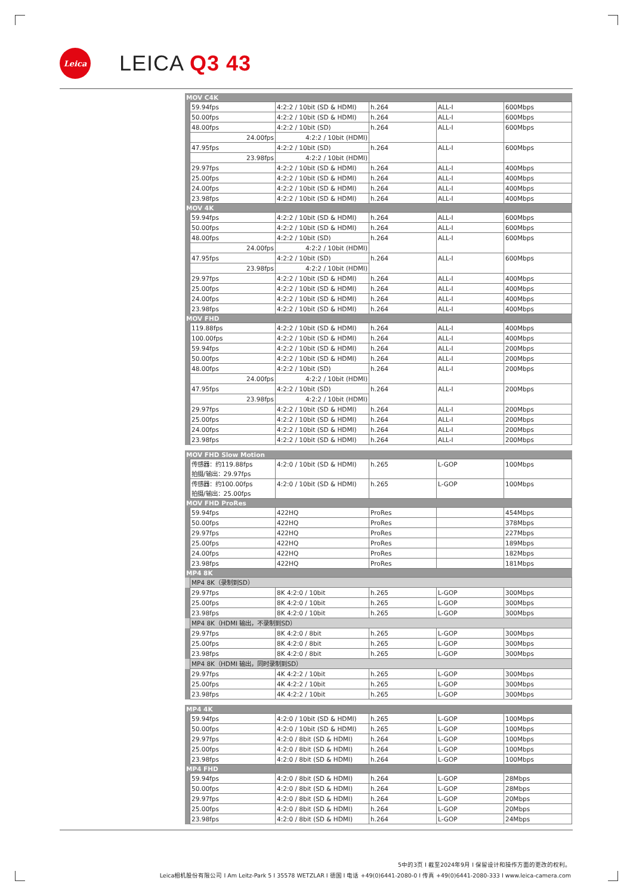Leica
LEICA Q3 43
| MOV C4K | | | | | |
| | 59.94fps | 4:2:2 / 10bit (SD & HDMI) | h.264 | ALL-I | 600Mbps |
| | 50.00fps | 4:2:2 / 10bit (SD & HDMI) | h.264 | ALL-I | 600Mbps |
| | 48.00fps | 4:2:2 / 10bit (SD) | h.264 | ALL-I | 600Mbps |
| | 24.00fps | 4:2:2 / 10bit (HDMI) | | | |
| | 47.95fps | 4:2:2 / 10bit (SD) | h.264 | ALL-I | 600Mbps |
| | 23.98fps | 4:2:2 / 10bit (HDMI) | | | |
| | 29.97fps | 4:2:2 / 10bit (SD & HDMI) | h.264 | ALL-I | 400Mbps |
| | 25.00fps | 4:2:2 / 10bit (SD & HDMI) | h.264 | ALL-I | 400Mbps |
| | 24.00fps | 4:2:2 / 10bit (SD & HDMI) | h.264 | ALL-I | 400Mbps |
| | 23.98fps | 4:2:2 / 10bit (SD & HDMI) | h.264 | ALL-I | 400Mbps |
| MOV 4K | | | | | |
| | 59.94fps | 4:2:2 / 10bit (SD & HDMI) | h.264 | ALL-I | 600Mbps |
| | 50.00fps | 4:2:2 / 10bit (SD & HDMI) | h.264 | ALL-I | 600Mbps |
| | 48.00fps | 4:2:2 / 10bit (SD) | h.264 | ALL-I | 600Mbps |
| | 24.00fps | 4:2:2 / 10bit (HDMI) | | | |
| | 47.95fps | 4:2:2 / 10bit (SD) | h.264 | ALL-I | 600Mbps |
| | 23.98fps | 4:2:2 / 10bit (HDMI) | | | |
| | 29.97fps | 4:2:2 / 10bit (SD & HDMI) | h.264 | ALL-I | 400Mbps |
| | 25.00fps | 4:2:2 / 10bit (SD & HDMI) | h.264 | ALL-I | 400Mbps |
| | 24.00fps | 4:2:2 / 10bit (SD & HDMI) | h.264 | ALL-I | 400Mbps |
| | 23.98fps | 4:2:2 / 10bit (SD & HDMI) | h.264 | ALL-I | 400Mbps |
| MOV FHD | | | | | |
| | 119.88fps | 4:2:2 / 10bit (SD & HDMI) | h.264 | ALL-I | 400Mbps |
| | 100.00fps | 4:2:2 / 10bit (SD & HDMI) | h.264 | ALL-I | 400Mbps |
| | 59.94fps | 4:2:2 / 10bit (SD & HDMI) | h.264 | ALL-I | 200Mbps |
| | 50.00fps | 4:2:2 / 10bit (SD & HDMI) | h.264 | ALL-I | 200Mbps |
| | 48.00fps | 4:2:2 / 10bit (SD) | h.264 | ALL-I | 200Mbps |
| | 24.00fps | 4:2:2 / 10bit (HDMI) | | | |
| | 47.95fps | 4:2:2 / 10bit (SD) | h.264 | ALL-I | 200Mbps |
| | 23.98fps | 4:2:2 / 10bit (HDMI) | | | |
| | 29.97fps | 4:2:2 / 10bit (SD & HDMI) | h.264 | ALL-I | 200Mbps |
| | 25.00fps | 4:2:2 / 10bit (SD & HDMI) | h.264 | ALL-I | 200Mbps |
| | 24.00fps | 4:2:2 / 10bit (SD & HDMI) | h.264 | ALL-I | 200Mbps |
| | 23.98fps | 4:2:2 / 10bit (SD & HDMI) | h.264 | ALL-I | 200Mbps |
| MOV FHD Slow Motion | | | | | |
| | 传感器：约119.88fps 拍摄/输出：29.97fps | 4:2:0 / 10bit (SD & HDMI) | h.265 | L-GOP | 100Mbps |
| | 传感器：约100.00fps 拍摄/输出：25.00fps | 4:2:0 / 10bit (SD & HDMI) | h.265 | L-GOP | 100Mbps |
| MOV FHD ProRes | | | | | |
| | 59.94fps | 422HQ | ProRes | | 454Mbps |
| | 50.00fps | 422HQ | ProRes | | 378Mbps |
| | 29.97fps | 422HQ | ProRes | | 227Mbps |
| | 25.00fps | 422HQ | ProRes | | 189Mbps |
| | 24.00fps | 422HQ | ProRes | | 182Mbps |
| | 23.98fps | 422HQ | ProRes | | 181Mbps |
| MP4 8K | | | | | |
| | MP4 8K（录制到SD） | | | | |
| | 29.97fps | 8K 4:2:0 / 10bit | h.265 | L-GOP | 300Mbps |
| | 25.00fps | 8K 4:2:0 / 10bit | h.265 | L-GOP | 300Mbps |
| | 23.98fps | 8K 4:2:0 / 10bit | h.265 | L-GOP | 300Mbps |
| | MP4 8K（HDMI 输出，不录制到SD） | | | | |
| | 29.97fps | 8K 4:2:0 / 8bit | h.265 | L-GOP | 300Mbps |
| | 25.00fps | 8K 4:2:0 / 8bit | h.265 | L-GOP | 300Mbps |
| | 23.98fps | 8K 4:2:0 / 8bit | h.265 | L-GOP | 300Mbps |
| | MP4 8K（HDMI 输出，同时录制到SD） | | | | |
| | 29.97fps | 4K 4:2:2 / 10bit | h.265 | L-GOP | 300Mbps |
| | 25.00fps | 4K 4:2:2 / 10bit | h.265 | L-GOP | 300Mbps |
| | 23.98fps | 4K 4:2:2 / 10bit | h.265 | L-GOP | 300Mbps |
| MP4 4K | | | | | |
| | 59.94fps | 4:2:0 / 10bit (SD & HDMI) | h.265 | L-GOP | 100Mbps |
| | 50.00fps | 4:2:0 / 10bit (SD & HDMI) | h.265 | L-GOP | 100Mbps |
| | 29.97fps | 4:2:0 / 8bit (SD & HDMI) | h.264 | L-GOP | 100Mbps |
| | 25.00fps | 4:2:0 / 8bit (SD & HDMI) | h.264 | L-GOP | 100Mbps |
| | 23.98fps | 4:2:0 / 8bit (SD & HDMI) | h.264 | L-GOP | 100Mbps |
| MP4 FHD | | | | | |
| | 59.94fps | 4:2:0 / 8bit (SD & HDMI) | h.264 | L-GOP | 28Mbps |
| | 50.00fps | 4:2:0 / 8bit (SD & HDMI) | h.264 | L-GOP | 28Mbps |
| | 29.97fps | 4:2:0 / 8bit (SD & HDMI) | h.264 | L-GOP | 20Mbps |
| | 25.00fps | 4:2:0 / 8bit (SD & HDMI) | h.264 | L-GOP | 20Mbps |
| | 23.98fps | 4:2:0 / 8bit (SD & HDMI) | h.264 | L-GOP | 24Mbps |
5中的3页 I 截至2024年9月 I 保留设计和操作方面的更改的权利。
Leica相机股份有限公司 I Am Leitz-Park 5 I 35578 WETZLAR I 德国 I 电话 +49(0)6441-2080-0 I 传真 +49(0)6441-2080-333 I www.leica-camera.com